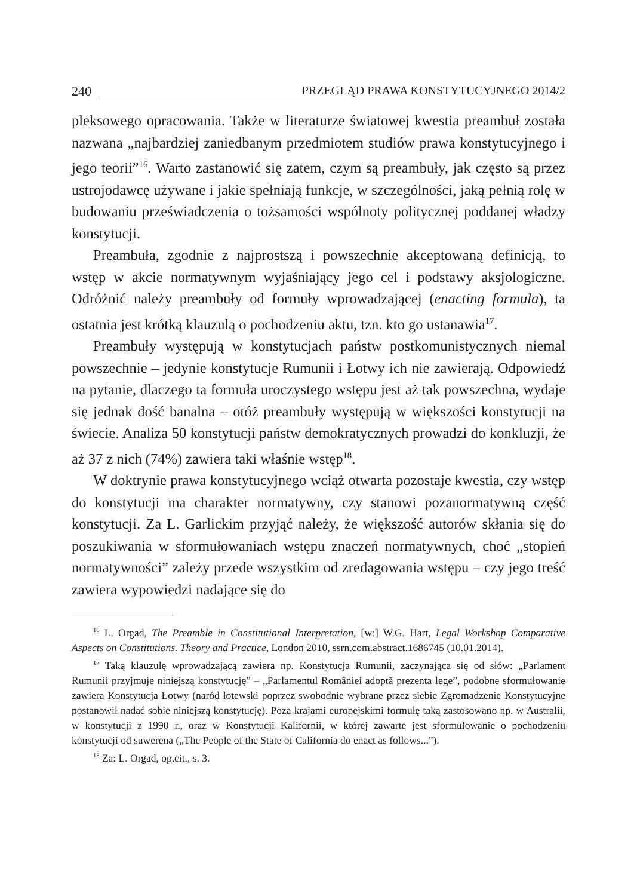240 PRZEGLĄD PRAWA KONSTYTUCYJNEGO 2014/2
pleksowego opracowania. Także w literaturze światowej kwestia preambuł została nazwana „najbardziej zaniedbanym przedmiotem studiów prawa konstytucyjnego i jego teorii”<sup>16</sup>. Warto zastanowić się zatem, czym są preambuły, jak często są przez ustrojodawcę używane i jakie spełniają funkcje, w szczególności, jaką pełnią rolę w budowaniu przeświadczenia o tożsamości wspólnoty politycznej poddanej władzy konstytucji.
Preambuła, zgodnie z najprostszą i powszechnie akceptowaną definicją, to wstęp w akcie normatywnym wyjaśniający jego cel i podstawy aksjologiczne. Odróżnić należy preambuły od formuły wprowadzającej (enacting formula), ta ostatnia jest krótką klauzulą o pochodzeniu aktu, tzn. kto go ustanawia<sup>17</sup>.
Preambuły występują w konstytucjach państw postkomunistycznych niemal powszechnie – jedynie konstytucje Rumunii i Łotwy ich nie zawierają. Odpowiedź na pytanie, dlaczego ta formuła uroczystego wstępu jest aż tak powszechna, wydaje się jednak dość banalna – otóż preambuły występują w większości konstytucji na świecie. Analiza 50 konstytucji państw demokratycznych prowadzi do konkluzji, że aż 37 z nich (74%) zawiera taki właśnie wstęp<sup>18</sup>.
W doktrynie prawa konstytucyjnego wciąż otwarta pozostaje kwestia, czy wstęp do konstytucji ma charakter normatywny, czy stanowi pozanormatywną część konstytucji. Za L. Garlickim przyjąć należy, że większość autorów skłania się do poszukiwania w sformułowaniach wstępu znaczeń normatywnych, choć „stopień normatywności” zależy przede wszystkim od zredagowania wstępu – czy jego treść zawiera wypowiedzi nadające się do
<sup>16</sup> L. Orgad, The Preamble in Constitutional Interpretation, [w:] W.G. Hart, Legal Workshop Comparative Aspects on Constitutions. Theory and Practice, London 2010, ssrn.com.abstract.1686745 (10.01.2014).
<sup>17</sup> Taką klauzulę wprowadzającą zawiera np. Konstytucja Rumunii, zaczynająca się od słów: „Parlament Rumunii przyjmuje niniejszą konstytucję” – „Parlamentul României adoptă prezenta lege”, podobne sformułowanie zawiera Konstytucja Łotwy (naród łotewski poprzez swobodnie wybrane przez siebie Zgromadzenie Konstytucyjne postanowił nadać sobie niniejszą konstytucję). Poza krajami europejskimi formułę taką zastosowano np. w Australii, w konstytucji z 1990 r., oraz w Konstytucji Kalifornii, w której zawarte jest sformułowanie o pochodzeniu konstytucji od suwerena („The People of the State of California do enact as follows...”).
<sup>18</sup> Za: L. Orgad, op.cit., s. 3.